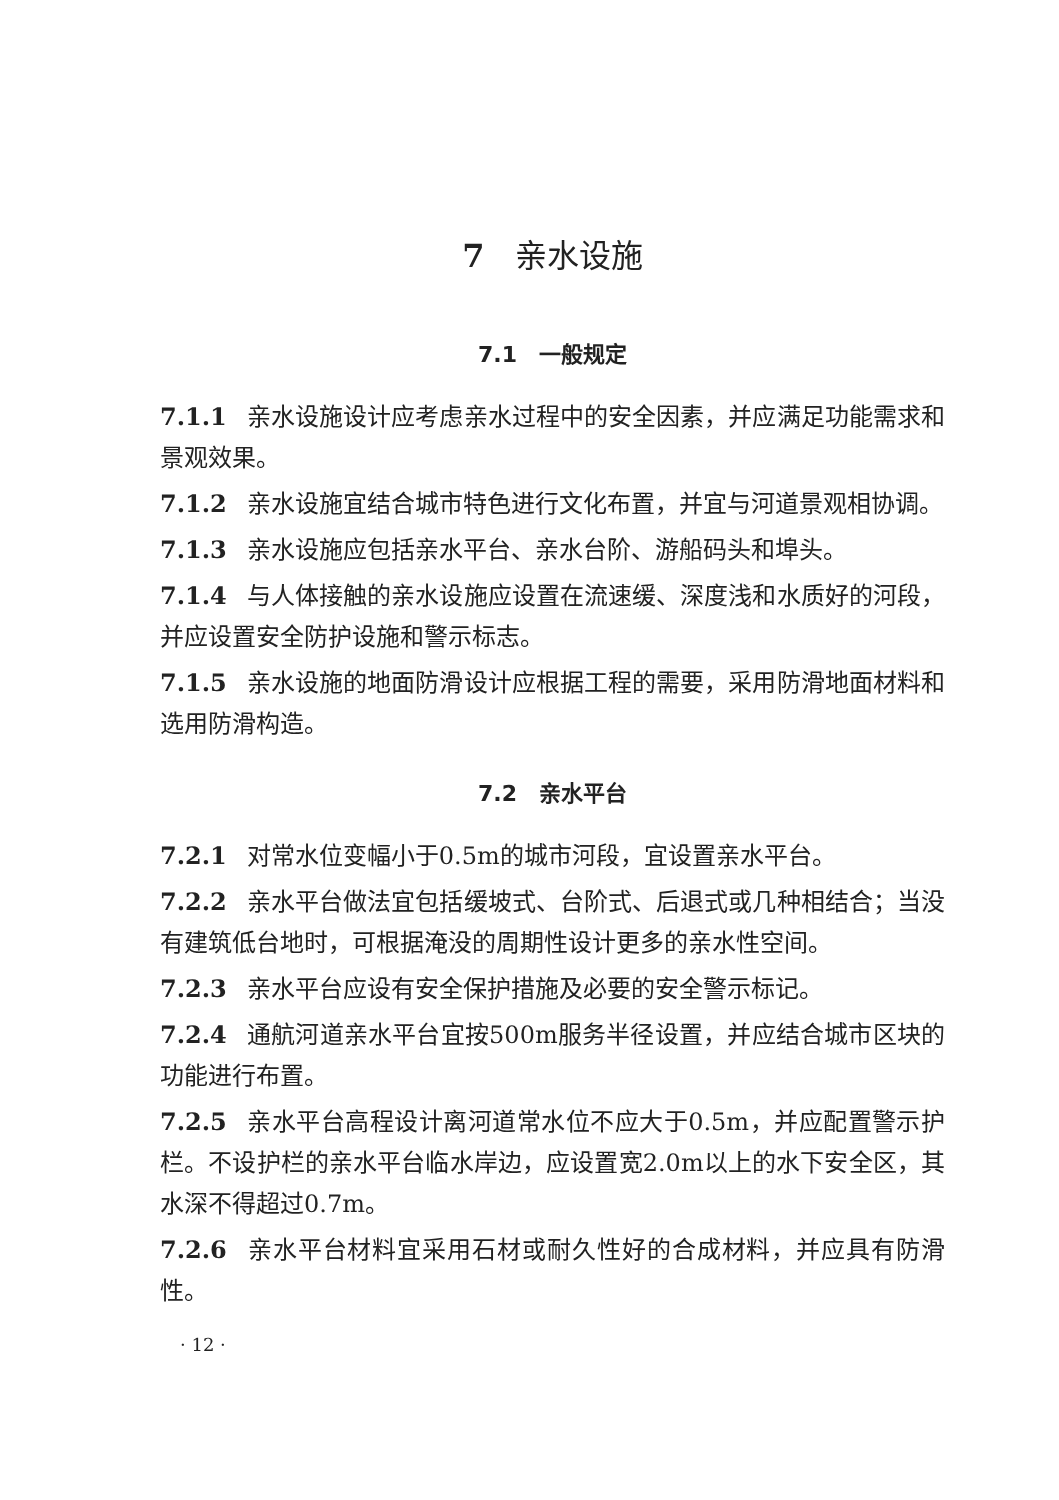7 亲水设施
7.1　一般规定
7.1.1 亲水设施设计应考虑亲水过程中的安全因素，并应满足功能需求和景观效果。
7.1.2 亲水设施宜结合城市特色进行文化布置，并宜与河道景观相协调。
7.1.3 亲水设施应包括亲水平台、亲水台阶、游船码头和埠头。
7.1.4 与人体接触的亲水设施应设置在流速缓、深度浅和水质好的河段，并应设置安全防护设施和警示标志。
7.1.5 亲水设施的地面防滑设计应根据工程的需要，采用防滑地面材料和选用防滑构造。
7.2　亲水平台
7.2.1 对常水位变幅小于0.5m的城市河段，宜设置亲水平台。
7.2.2 亲水平台做法宜包括缓坡式、台阶式、后退式或几种相结合；当没有建筑低台地时，可根据淹没的周期性设计更多的亲水性空间。
7.2.3 亲水平台应设有安全保护措施及必要的安全警示标记。
7.2.4 通航河道亲水平台宜按500m服务半径设置，并应结合城市区块的功能进行布置。
7.2.5 亲水平台高程设计离河道常水位不应大于0.5m，并应配置警示护栏。不设护栏的亲水平台临水岸边，应设置宽2.0m以上的水下安全区，其水深不得超过0.7m。
7.2.6 亲水平台材料宜采用石材或耐久性好的合成材料，并应具有防滑性。
· 12 ·